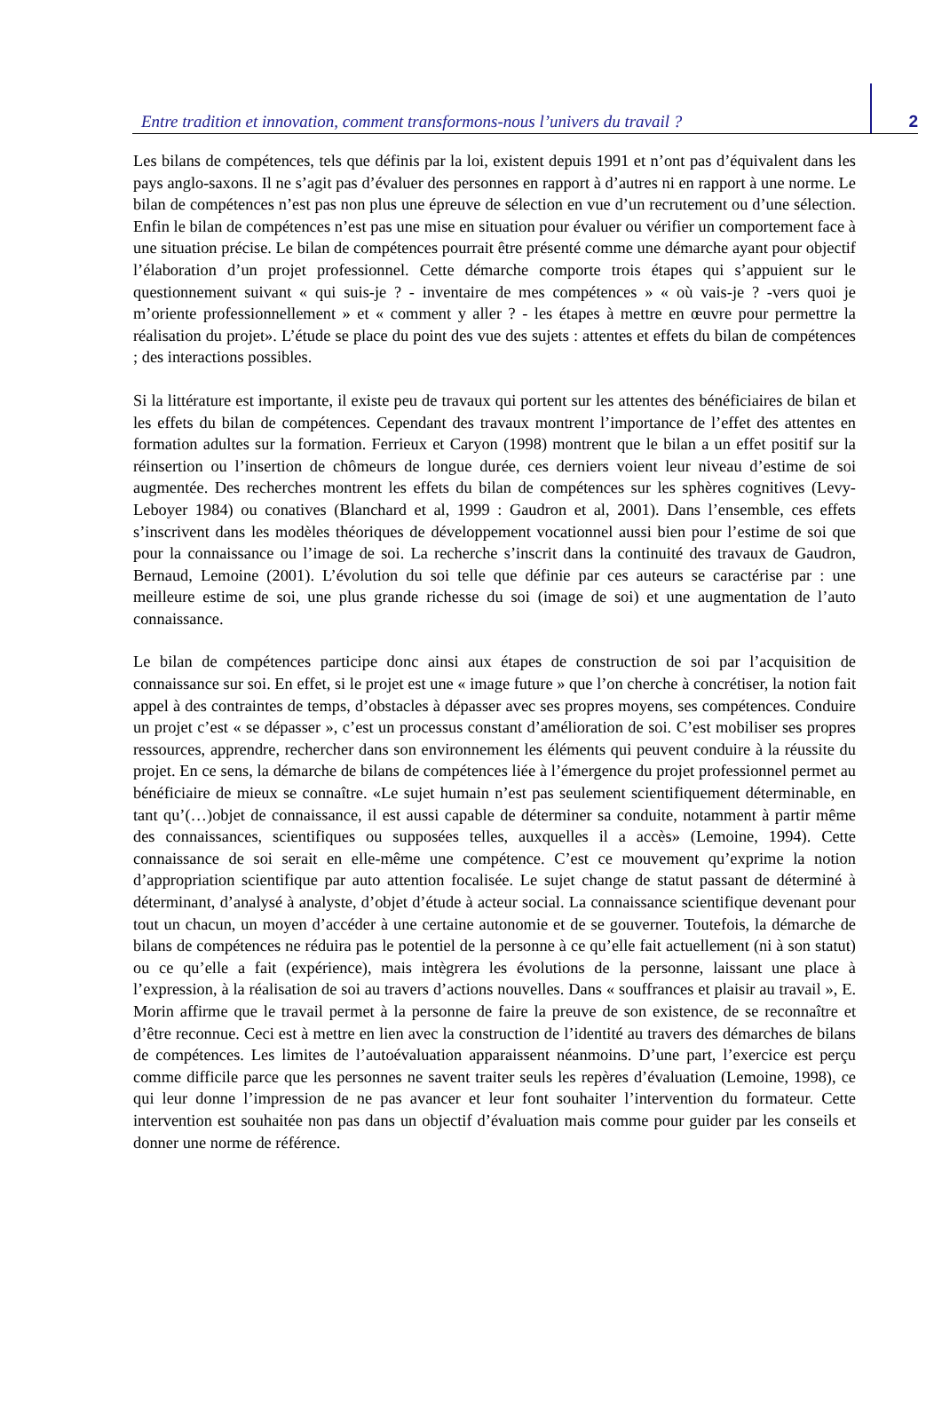Entre tradition et innovation, comment transformons-nous l’univers du travail ?
2
Les bilans de compétences, tels que définis par la loi, existent depuis 1991 et n’ont pas d’équivalent dans les pays anglo-saxons. Il ne s’agit pas d’évaluer des personnes en rapport à d’autres ni en rapport à une norme. Le bilan de compétences n’est pas non plus une épreuve de sélection en vue d’un recrutement ou d’une sélection. Enfin le bilan de compétences n’est pas une mise en situation pour évaluer ou vérifier un comportement face à une situation précise. Le bilan de compétences pourrait être présenté comme une démarche ayant pour objectif l’élaboration d’un projet professionnel. Cette démarche comporte trois étapes qui s’appuient sur le questionnement suivant « qui suis-je ? - inventaire de mes compétences » « où vais-je ? -vers quoi je m’oriente professionnellement » et « comment y aller ? - les étapes à mettre en œuvre pour permettre la réalisation du projet». L’étude se place du point des vue des sujets : attentes et effets du bilan de compétences ; des interactions possibles.
Si la littérature est importante, il existe peu de travaux qui portent sur les attentes des bénéficiaires de bilan et les effets du bilan de compétences. Cependant des travaux montrent l’importance de l’effet des attentes en formation adultes sur la formation. Ferrieux et Caryon (1998) montrent que le bilan a un effet positif sur la réinsertion ou l’insertion de chômeurs de longue durée, ces derniers voient leur niveau d’estime de soi augmentée. Des recherches montrent les effets du bilan de compétences sur les sphères cognitives (Levy-Leboyer 1984) ou conatives (Blanchard et al, 1999 : Gaudron et al, 2001). Dans l’ensemble, ces effets s’inscrivent dans les modèles théoriques de développement vocationnel aussi bien pour l’estime de soi que pour la connaissance ou l’image de soi. La recherche s’inscrit dans la continuité des travaux de Gaudron, Bernaud, Lemoine (2001). L’évolution du soi telle que définie par ces auteurs se caractérise par : une meilleure estime de soi, une plus grande richesse du soi (image de soi) et une augmentation de l’auto connaissance.
Le bilan de compétences participe donc ainsi aux étapes de construction de soi par l’acquisition de connaissance sur soi. En effet, si le projet est une « image future » que l’on cherche à concrétiser, la notion fait appel à des contraintes de temps, d’obstacles à dépasser avec ses propres moyens, ses compétences. Conduire un projet c’est « se dépasser », c’est un processus constant d’amélioration de soi. C’est mobiliser ses propres ressources, apprendre, rechercher dans son environnement les éléments qui peuvent conduire à la réussite du projet. En ce sens, la démarche de bilans de compétences liée à l’émergence du projet professionnel permet au bénéficiaire de mieux se connaître. «Le sujet humain n’est pas seulement scientifiquement déterminable, en tant qu’(…)objet de connaissance, il est aussi capable de déterminer sa conduite, notamment à partir même des connaissances, scientifiques ou supposées telles, auxquelles il a accès» (Lemoine, 1994). Cette connaissance de soi serait en elle-même une compétence. C’est ce mouvement qu’exprime la notion d’appropriation scientifique par auto attention focalisée. Le sujet change de statut passant de déterminé à déterminant, d’analysé à analyste, d’objet d’étude à acteur social. La connaissance scientifique devenant pour tout un chacun, un moyen d’accéder à une certaine autonomie et de se gouverner. Toutefois, la démarche de bilans de compétences ne réduira pas le potentiel de la personne à ce qu’elle fait actuellement (ni à son statut) ou ce qu’elle a fait (expérience), mais intègrera les évolutions de la personne, laissant une place à l’expression, à la réalisation de soi au travers d’actions nouvelles. Dans « souffrances et plaisir au travail », E. Morin affirme que le travail permet à la personne de faire la preuve de son existence, de se reconnaître et d’être reconnue. Ceci est à mettre en lien avec la construction de l’identité au travers des démarches de bilans de compétences. Les limites de l’autoévaluation apparaissent néanmoins. D’une part, l’exercice est perçu comme difficile parce que les personnes ne savent traiter seuls les repères d’évaluation (Lemoine, 1998), ce qui leur donne l’impression de ne pas avancer et leur font souhaiter l’intervention du formateur. Cette intervention est souhaitée non pas dans un objectif d’évaluation mais comme pour guider par les conseils et donner une norme de référence.